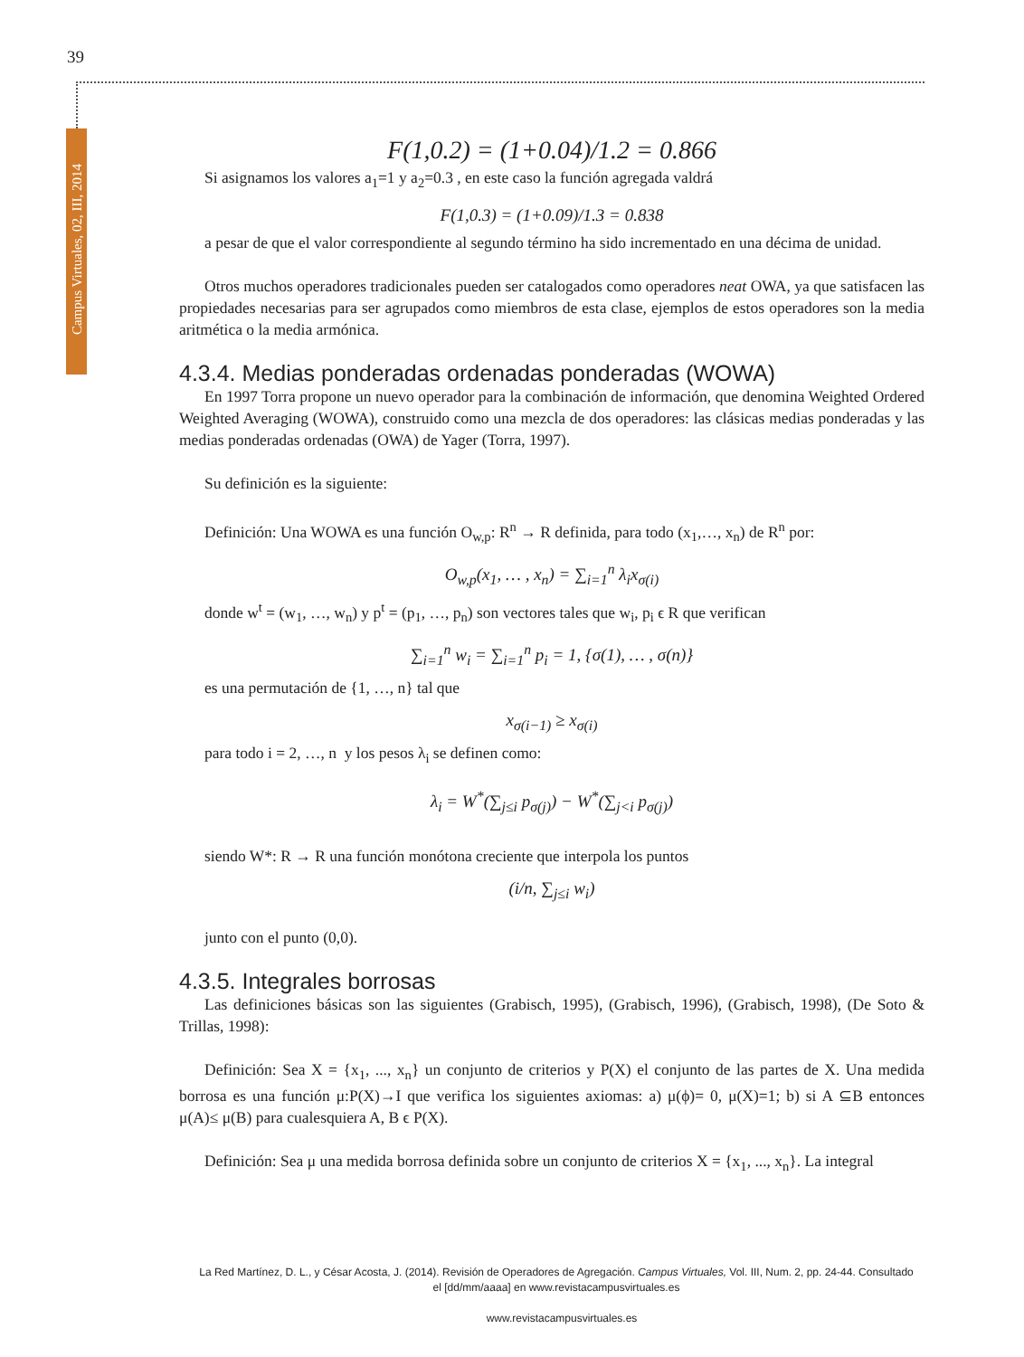39
Campus Virtuales, 02, III, 2014
F(1,0.2) = (1+0.04)/1.2 = 0.866
Si asignamos los valores a<sub>1</sub>=1 y a<sub>2</sub>=0.3 , en este caso la función agregada valdrá
F(1,0.3) = (1+0.09)/1.3 = 0.838
a pesar de que el valor correspondiente al segundo término ha sido incrementado en una décima de unidad.
Otros muchos operadores tradicionales pueden ser catalogados como operadores neat OWA, ya que satisfacen las propiedades necesarias para ser agrupados como miembros de esta clase, ejemplos de estos operadores son la media aritmética o la media armónica.
4.3.4. Medias ponderadas ordenadas ponderadas (WOWA)
En 1997 Torra propone un nuevo operador para la combinación de información, que denomina Weighted Ordered Weighted Averaging (WOWA), construido como una mezcla de dos operadores: las clásicas medias ponderadas y las medias ponderadas ordenadas (OWA) de Yager (Torra, 1997).
Su definición es la siguiente:
Definición: Una WOWA es una función O<sub>w,p</sub>: R<sup>n</sup> → R definida, para todo (x<sub>1</sub>,…, x<sub>n</sub>) de R<sup>n</sup> por:
O<sub>w,p</sub>(x<sub>1</sub>, … , x<sub>n</sub>) = ∑<sub>i=1</sub><sup>n</sup> λ<sub>i</sub>x<sub>σ(i)</sub>
donde w<sup>t</sup> = (w<sub>1</sub>, …, w<sub>n</sub>) y p<sup>t</sup> = (p<sub>1</sub>, …, p<sub>n</sub>) son vectores tales que w<sub>i</sub>, p<sub>i</sub> ϵ R que verifican
∑<sub>i=1</sub><sup>n</sup> w<sub>i</sub> = ∑<sub>i=1</sub><sup>n</sup> p<sub>i</sub> = 1, {σ(1), … , σ(n)}
es una permutación de {1, …, n} tal que
x<sub>σ(i−1)</sub> ≥ x<sub>σ(i)</sub>
para todo i = 2, …, n y los pesos λ<sub>i</sub> se definen como:
λ<sub>i</sub> = W<sup>*</sup>(∑<sub>j≤i</sub> p<sub>σ(j)</sub>) − W<sup>*</sup>(∑<sub>j<i</sub> p<sub>σ(j)</sub>)
siendo W*: R → R una función monótona creciente que interpola los puntos
(i/n, ∑<sub>j≤i</sub> w<sub>i</sub>)
junto con el punto (0,0).
4.3.5. Integrales borrosas
Las definiciones básicas son las siguientes (Grabisch, 1995), (Grabisch, 1996), (Grabisch, 1998), (De Soto & Trillas, 1998):
Definición: Sea X = {x<sub>1</sub>, ..., x<sub>n</sub>} un conjunto de criterios y P(X) el conjunto de las partes de X. Una medida borrosa es una función μ:P(X)→I que verifica los siguientes axiomas: a) μ(ϕ)= 0, μ(X)=1; b) si A ⊆B entonces μ(A)≤ μ(B) para cualesquiera A, B ϵ P(X).
Definición: Sea μ una medida borrosa definida sobre un conjunto de criterios X = {x<sub>1</sub>, ..., x<sub>n</sub>}. La integral
La Red Martínez, D. L., y César Acosta, J. (2014). Revisión de Operadores de Agregación. Campus Virtuales, Vol. III, Num. 2, pp. 24-44. Consultado el [dd/mm/aaaa] en www.revistacampusvirtuales.es
www.revistacampusvirtuales.es